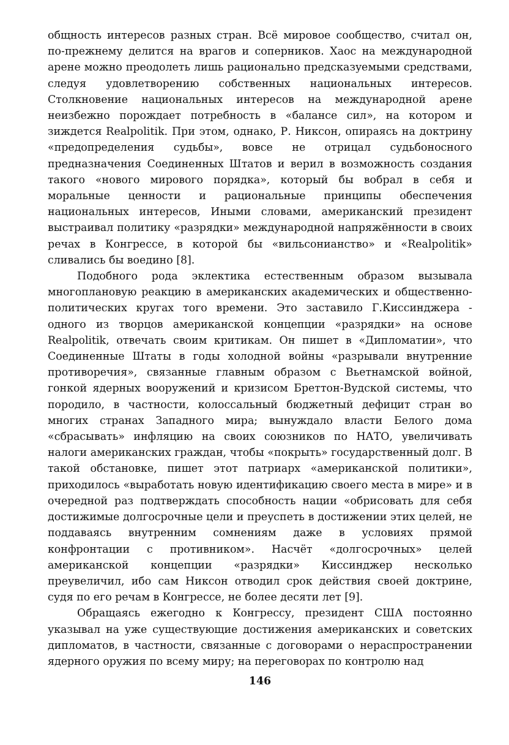общность интересов разных стран. Всё мировое сообщество, считал он, по-прежнему делится на врагов и соперников. Хаос на международной арене можно преодолеть лишь рационально предсказуемыми средствами, следуя удовлетворению собственных национальных интересов. Столкновение национальных интересов на международной арене неизбежно порождает потребность в «балансе сил», на котором и зиждется Realpolitik. При этом, однако, Р. Никсон, опираясь на доктрину «предопределения судьбы», вовсе не отрицал судьбоносного предназначения Соединенных Штатов и верил в возможность создания такого «нового мирового порядка», который бы вобрал в себя и моральные ценности и рациональные принципы обеспечения национальных интересов, Иными словами, американский президент выстраивал политику «разрядки» международной напряжённости в своих речах в Конгрессе, в которой бы «вильсонианство» и «Realpolitik» сливались бы воедино [8].
Подобного рода эклектика естественным образом вызывала многоплановую реакцию в американских академических и общественно-политических кругах того времени. Это заставило Г.Киссинджера - одного из творцов американской концепции «разрядки» на основе Realpolitik, отвечать своим критикам. Он пишет в «Дипломатии», что Соединенные Штаты в годы холодной войны «разрывали внутренние противоречия», связанные главным образом с Вьетнамской войной, гонкой ядерных вооружений и кризисом Бреттон-Вудской системы, что породило, в частности, колоссальный бюджетный дефицит стран во многих странах Западного мира; вынуждало власти Белого дома «сбрасывать» инфляцию на своих союзников по НАТО, увеличивать налоги американских граждан, чтобы «покрыть» государственный долг. В такой обстановке, пишет этот патриарх «американской политики», приходилось «выработать новую идентификацию своего места в мире» и в очередной раз подтверждать способность нации «обрисовать для себя достижимые долгосрочные цели и преуспеть в достижении этих целей, не поддаваясь внутренним сомнениям даже в условиях прямой конфронтации с противником». Насчёт «долгосрочных» целей американской концепции «разрядки» Киссинджер несколько преувеличил, ибо сам Никсон отводил срок действия своей доктрине, судя по его речам в Конгрессе, не более десяти лет [9].
Обращаясь ежегодно к Конгрессу, президент США постоянно указывал на уже существующие достижения американских и советских дипломатов, в частности, связанные с договорами о нераспространении ядерного оружия по всему миру; на переговорах по контролю над
146